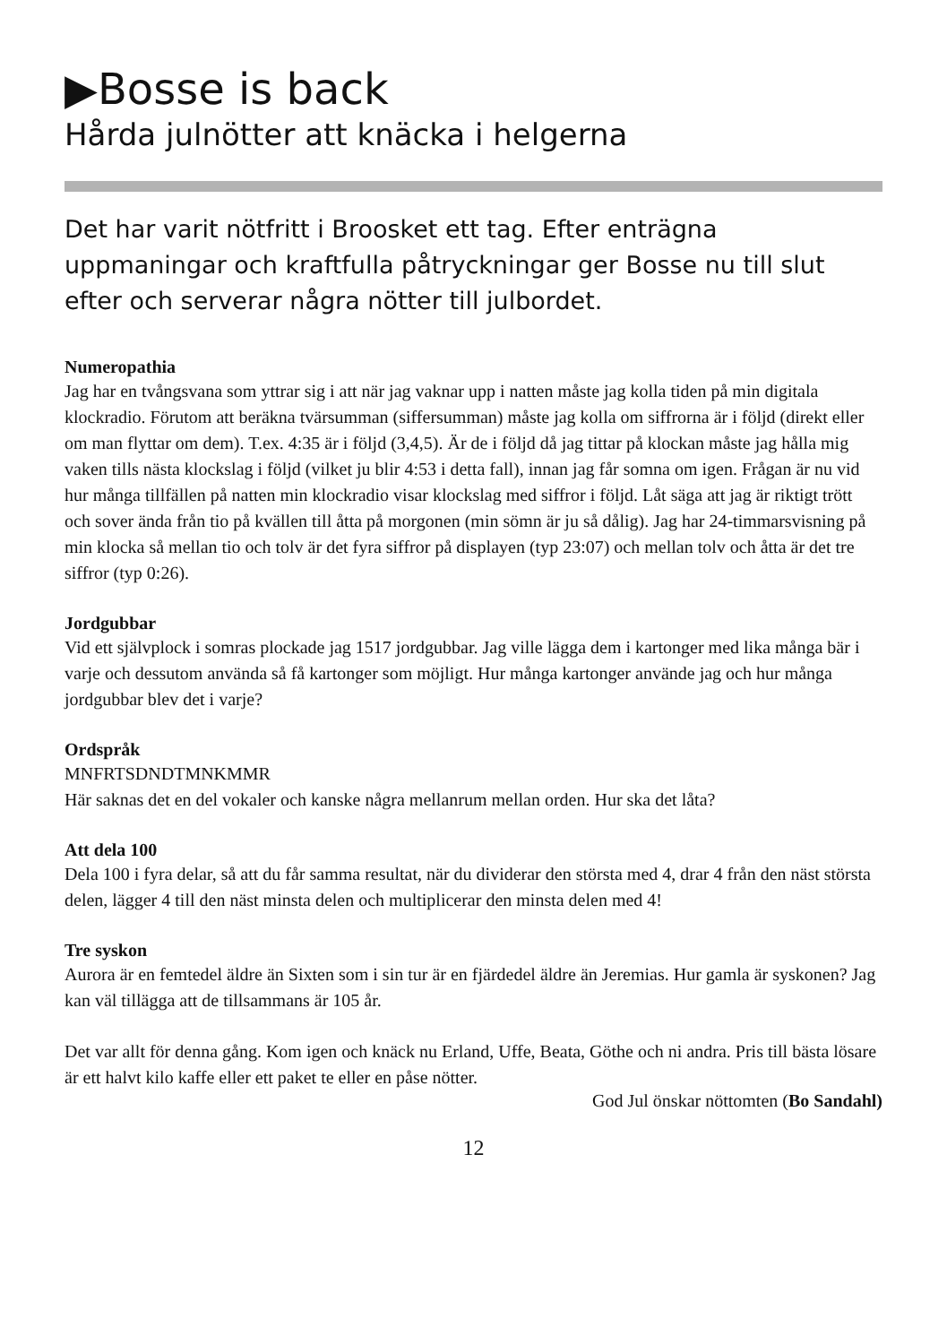▶Bosse is back
Hårda julnötter att knäcka i helgerna
Det har varit nötfritt i Broosket ett tag. Efter enträgna uppmaningar och kraftfulla påtryckningar ger Bosse nu till slut efter och serverar några nötter till julbordet.
Numeropathia
Jag har en tvångsvana som yttrar sig i att när jag vaknar upp i natten måste jag kolla tiden på min digitala klockradio. Förutom att beräkna tvärsumman (siffersumman) måste jag kolla om siffrorna är i följd (direkt eller om man flyttar om dem). T.ex. 4:35 är i följd (3,4,5). Är de i följd då jag tittar på klockan måste jag hålla mig vaken tills nästa klockslag i följd (vilket ju blir 4:53 i detta fall), innan jag får somna om igen. Frågan är nu vid hur många tillfällen på natten min klockradio visar klockslag med siffror i följd. Låt säga att jag är riktigt trött och sover ända från tio på kvällen till åtta på morgonen (min sömn är ju så dålig). Jag har 24-timmarsvisning på min klocka så mellan tio och tolv är det fyra siffror på displayen (typ 23:07) och mellan tolv och åtta är det tre siffror (typ 0:26).
Jordgubbar
Vid ett självplock i somras plockade jag 1517 jordgubbar. Jag ville lägga dem i kartonger med lika många bär i varje och dessutom använda så få kartonger som möjligt. Hur många kartonger använde jag och hur många jordgubbar blev det i varje?
Ordspråk
MNFRTSDNDTMNKMMR
Här saknas det en del vokaler och kanske några mellanrum mellan orden. Hur ska det låta?
Att dela 100
Dela 100 i fyra delar, så att du får samma resultat, när du dividerar den största med 4, drar 4 från den näst största delen, lägger 4 till den näst minsta delen och multiplicerar den minsta delen med 4!
Tre syskon
Aurora är en femtedel äldre än Sixten som i sin tur är en fjärdedel äldre än Jeremias. Hur gamla är syskonen? Jag kan väl tillägga att de tillsammans är 105 år.
Det var allt för denna gång. Kom igen och knäck nu Erland, Uffe, Beata, Göthe och ni andra. Pris till bästa lösare är ett halvt kilo kaffe eller ett paket te eller en påse nötter.
God Jul önskar nöttomten (Bo Sandahl)
12